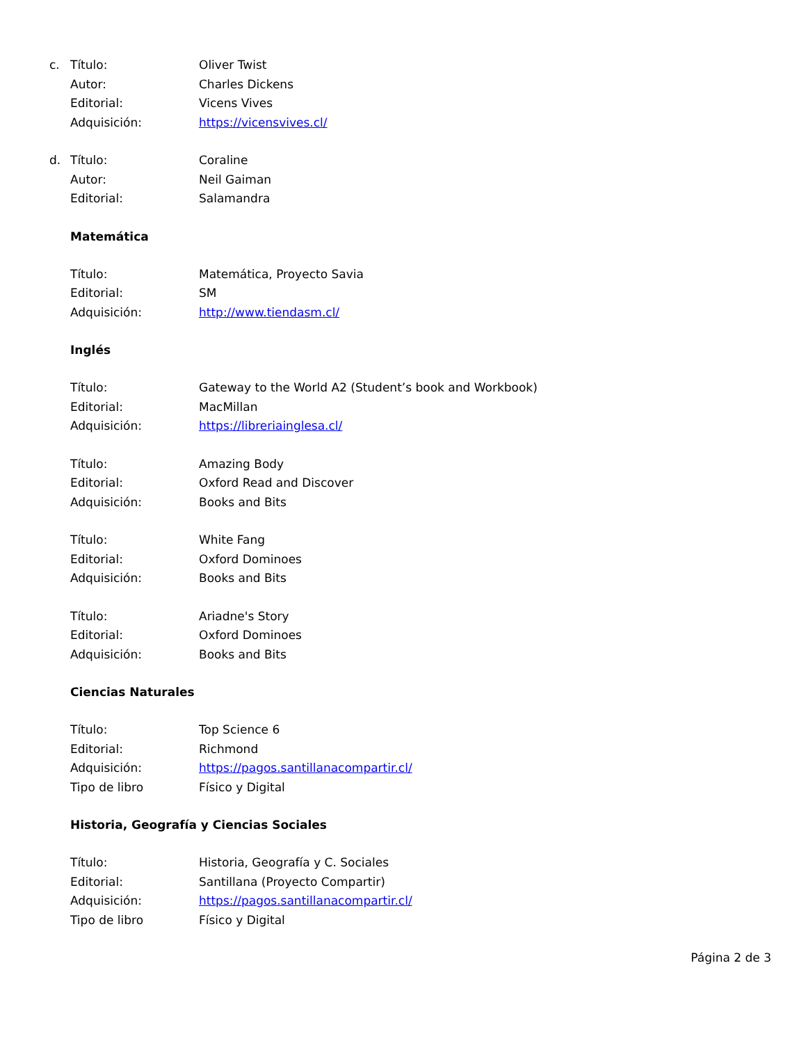c. Título: Oliver Twist
Autor: Charles Dickens
Editorial: Vicens Vives
Adquisición: https://vicensvives.cl/
d. Título: Coraline
Autor: Neil Gaiman
Editorial: Salamandra
Matemática
Título: Matemática, Proyecto Savia
Editorial: SM
Adquisición: http://www.tiendasm.cl/
Inglés
Título: Gateway to the World A2 (Student’s book and Workbook)
Editorial: MacMillan
Adquisición: https://libreriainglesa.cl/
Título: Amazing Body
Editorial: Oxford Read and Discover
Adquisición: Books and Bits
Título: White Fang
Editorial: Oxford Dominoes
Adquisición: Books and Bits
Título: Ariadne's Story
Editorial: Oxford Dominoes
Adquisición: Books and Bits
Ciencias Naturales
Título: Top Science 6
Editorial: Richmond
Adquisición: https://pagos.santillanacompartir.cl/
Tipo de libro Físico y Digital
Historia, Geografía y Ciencias Sociales
Título: Historia, Geografía y C. Sociales
Editorial: Santillana (Proyecto Compartir)
Adquisición: https://pagos.santillanacompartir.cl/
Tipo de libro Físico y Digital
Página 2 de 3